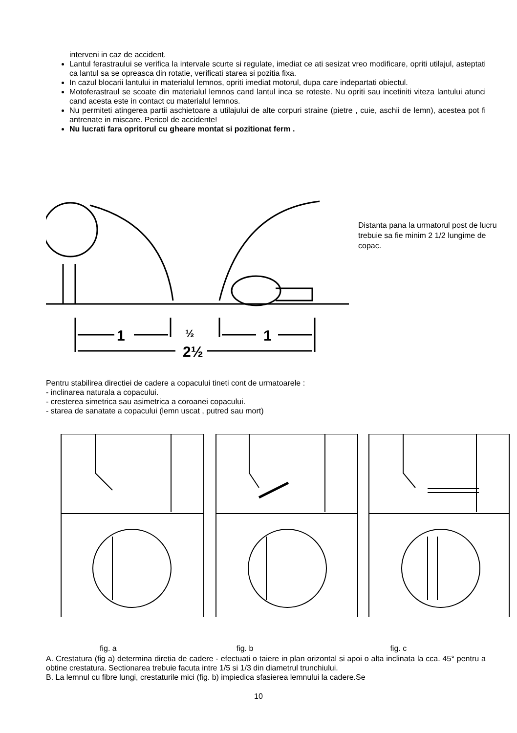interveni in caz de accident.
Lantul ferastraului se verifica la intervale scurte si regulate, imediat ce ati sesizat vreo modificare, opriti utilajul, asteptati ca lantul sa se opreasca din rotatie, verificati starea si pozitia fixa.
In cazul blocarii lantului in materialul lemnos, opriti imediat motorul, dupa care indepartati obiectul.
Motoferastraul se scoate din materialul lemnos cand lantul inca se roteste. Nu opriti sau incetiniti viteza lantului atunci cand acesta este in contact cu materialul lemnos.
Nu permiteti atingerea partii aschietoare a utilajului de alte corpuri straine (pietre , cuie, aschii de lemn), acestea pot fi antrenate in miscare. Pericol de accidente!
Nu lucrati fara opritorul cu gheare montat si pozitionat ferm .
1
1
2½
½
Distanta pana la urmatorul post de lucru trebuie sa fie minim 2 1/2 lungime de copac.
Pentru stabilirea directiei de cadere a copacului tineti cont de urmatoarele :
- inclinarea naturala a copacului.
- cresterea simetrica sau asimetrica a coroanei copacului.
- starea de sanatate a copacului (lemn uscat , putred sau mort)
fig. a fig. b fig. c
A. Crestatura (fig a) determina diretia de cadere - efectuati o taiere in plan orizontal si apoi o alta inclinata la cca. 45° pentru a obtine crestatura. Sectionarea trebuie facuta intre 1/5 si 1/3 din diametrul trunchiului.
B. La lemnul cu fibre lungi, crestaturile mici (fig. b) impiedica sfasierea lemnului la cadere.Se
10